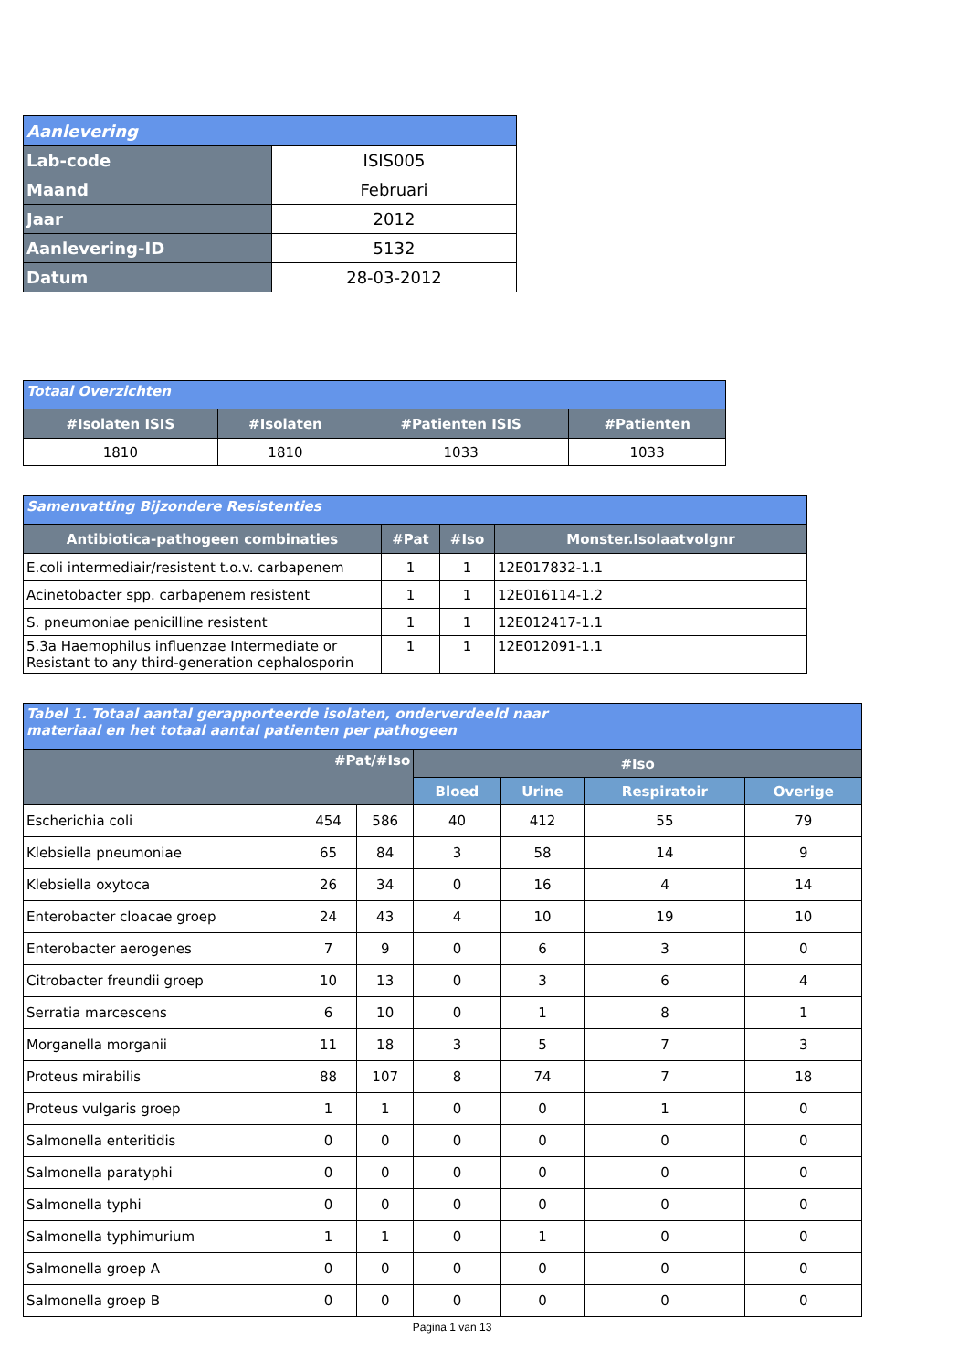| Aanlevering | |
| --- | --- |
| Lab-code | ISIS005 |
| Maand | Februari |
| Jaar | 2012 |
| Aanlevering-ID | 5132 |
| Datum | 28-03-2012 |
| Totaal Overzichten | | | |
| --- | --- | --- | --- |
| #Isolaten ISIS | #Isolaten | #Patienten ISIS | #Patienten |
| 1810 | 1810 | 1033 | 1033 |
| Samenvatting Bijzondere Resistenties | | | |
| --- | --- | --- | --- |
| Antibiotica-pathogeen combinaties | #Pat | #Iso | Monster.Isolaatvolgnr |
| E.coli intermediair/resistent t.o.v. carbapenem | 1 | 1 | 12E017832-1.1 |
| Acinetobacter spp. carbapenem resistent | 1 | 1 | 12E016114-1.2 |
| S. pneumoniae penicilline resistent | 1 | 1 | 12E012417-1.1 |
| 5.3a Haemophilus influenzae Intermediate or Resistant to any third-generation cephalosporin | 1 | 1 | 12E012091-1.1 |
| Tabel 1. Totaal aantal gerapporteerde isolaten, onderverdeeld naar materiaal en het totaal aantal patienten per pathogeen | | | | | | |
| --- | --- | --- | --- | --- | --- | --- |
| #Pat/#Iso | | | #Iso | | | |
| | | | Bloed | Urine | Respiratoir | Overige |
| Escherichia coli | 454 | 586 | 40 | 412 | 55 | 79 |
| Klebsiella pneumoniae | 65 | 84 | 3 | 58 | 14 | 9 |
| Klebsiella oxytoca | 26 | 34 | 0 | 16 | 4 | 14 |
| Enterobacter cloacae groep | 24 | 43 | 4 | 10 | 19 | 10 |
| Enterobacter aerogenes | 7 | 9 | 0 | 6 | 3 | 0 |
| Citrobacter freundii groep | 10 | 13 | 0 | 3 | 6 | 4 |
| Serratia marcescens | 6 | 10 | 0 | 1 | 8 | 1 |
| Morganella morganii | 11 | 18 | 3 | 5 | 7 | 3 |
| Proteus mirabilis | 88 | 107 | 8 | 74 | 7 | 18 |
| Proteus vulgaris groep | 1 | 1 | 0 | 0 | 1 | 0 |
| Salmonella enteritidis | 0 | 0 | 0 | 0 | 0 | 0 |
| Salmonella paratyphi | 0 | 0 | 0 | 0 | 0 | 0 |
| Salmonella typhi | 0 | 0 | 0 | 0 | 0 | 0 |
| Salmonella typhimurium | 1 | 1 | 0 | 1 | 0 | 0 |
| Salmonella groep A | 0 | 0 | 0 | 0 | 0 | 0 |
| Salmonella groep B | 0 | 0 | 0 | 0 | 0 | 0 |
Pagina 1 van 13